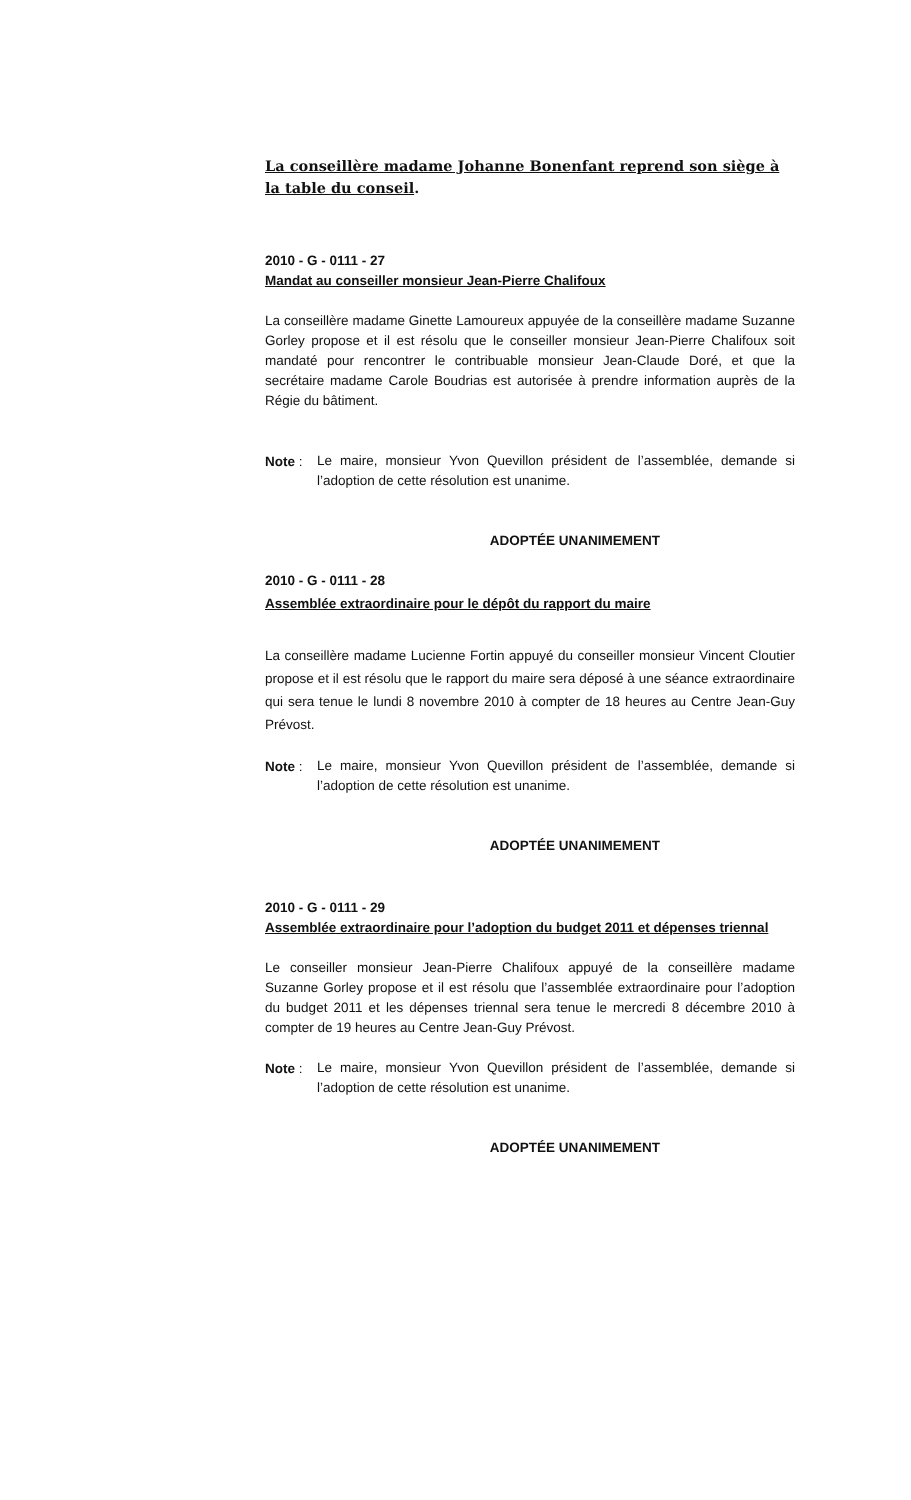La conseillère madame Johanne Bonenfant reprend son siège à la table du conseil.
2010 - G - 0111 - 27
Mandat au conseiller monsieur Jean-Pierre Chalifoux
La conseillère madame Ginette Lamoureux appuyée de la conseillère madame Suzanne Gorley propose et il est résolu que le conseiller monsieur Jean-Pierre Chalifoux soit mandaté pour rencontrer le contribuable monsieur Jean-Claude Doré, et que la secrétaire madame Carole Boudrias est autorisée à prendre information auprès de la Régie du bâtiment.
Note :
Le maire, monsieur Yvon Quevillon président de l’assemblée, demande si l’adoption de cette résolution est unanime.
ADOPTÉE UNANIMEMENT
2010 - G - 0111 - 28
Assemblée extraordinaire pour le dépôt du rapport du maire
La conseillère madame Lucienne Fortin appuyé du conseiller monsieur Vincent Cloutier propose et il est résolu que le rapport du maire sera déposé à une séance extraordinaire qui sera tenue le lundi 8 novembre 2010 à compter de 18 heures au Centre Jean-Guy Prévost.
Note :
Le maire, monsieur Yvon Quevillon président de l’assemblée, demande si l’adoption de cette résolution est unanime.
ADOPTÉE UNANIMEMENT
2010 - G - 0111 - 29
Assemblée extraordinaire pour l’adoption du budget 2011 et dépenses triennal
Le conseiller monsieur Jean-Pierre Chalifoux appuyé de la conseillère madame Suzanne Gorley propose et il est résolu que l’assemblée extraordinaire pour l’adoption du budget 2011 et les dépenses triennal sera tenue le mercredi 8 décembre 2010 à compter de 19 heures au Centre Jean-Guy Prévost.
Note :
Le maire, monsieur Yvon Quevillon président de l’assemblée, demande si l’adoption de cette résolution est unanime.
ADOPTÉE UNANIMEMENT